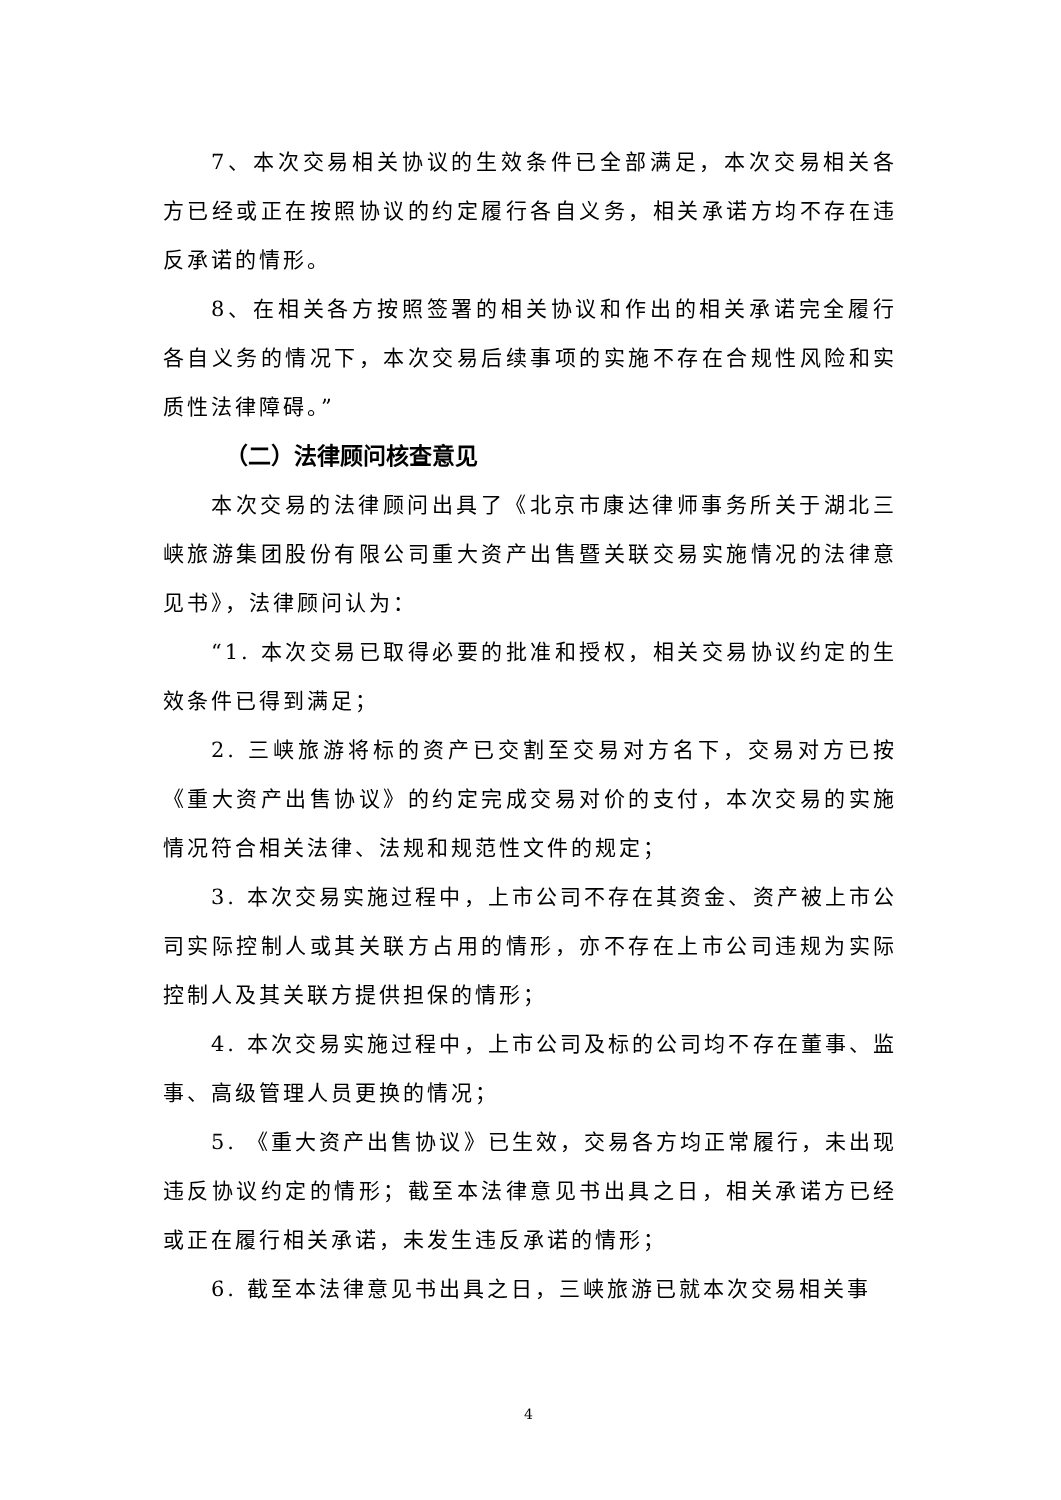7、本次交易相关协议的生效条件已全部满足，本次交易相关各方已经或正在按照协议的约定履行各自义务，相关承诺方均不存在违反承诺的情形。
8、在相关各方按照签署的相关协议和作出的相关承诺完全履行各自义务的情况下，本次交易后续事项的实施不存在合规性风险和实质性法律障碍。”
（二）法律顾问核查意见
本次交易的法律顾问出具了《北京市康达律师事务所关于湖北三峡旅游集团股份有限公司重大资产出售暨关联交易实施情况的法律意见书》，法律顾问认为：
“1. 本次交易已取得必要的批准和授权，相关交易协议约定的生效条件已得到满足；
2. 三峡旅游将标的资产已交割至交易对方名下，交易对方已按《重大资产出售协议》的约定完成交易对价的支付，本次交易的实施情况符合相关法律、法规和规范性文件的规定；
3. 本次交易实施过程中，上市公司不存在其资金、资产被上市公司实际控制人或其关联方占用的情形，亦不存在上市公司违规为实际控制人及其关联方提供担保的情形；
4. 本次交易实施过程中，上市公司及标的公司均不存在董事、监事、高级管理人员更换的情况；
5. 《重大资产出售协议》已生效，交易各方均正常履行，未出现违反协议约定的情形；截至本法律意见书出具之日，相关承诺方已经或正在履行相关承诺，未发生违反承诺的情形；
6. 截至本法律意见书出具之日，三峡旅游已就本次交易相关事
4